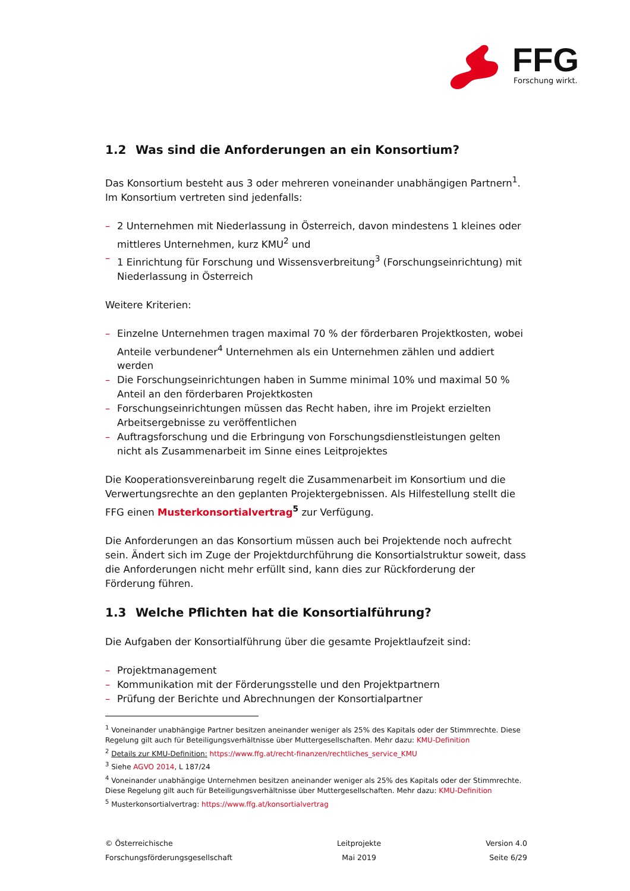FFG
Forschung wirkt.
1.2 Was sind die Anforderungen an ein Konsortium?
Das Konsortium besteht aus 3 oder mehreren voneinander unabhängigen Partnern<sup>1</sup>. Im Konsortium vertreten sind jedenfalls:
– 2 Unternehmen mit Niederlassung in Österreich, davon mindestens 1 kleines oder mittleres Unternehmen, kurz KMU<sup>2</sup> und
– 1 Einrichtung für Forschung und Wissensverbreitung<sup>3</sup> (Forschungseinrichtung) mit Niederlassung in Österreich
Weitere Kriterien:
– Einzelne Unternehmen tragen maximal 70 % der förderbaren Projektkosten, wobei Anteile verbundener<sup>4</sup> Unternehmen als ein Unternehmen zählen und addiert werden
– Die Forschungseinrichtungen haben in Summe minimal 10% und maximal 50 % Anteil an den förderbaren Projektkosten
– Forschungseinrichtungen müssen das Recht haben, ihre im Projekt erzielten Arbeitsergebnisse zu veröffentlichen
– Auftragsforschung und die Erbringung von Forschungsdienstleistungen gelten nicht als Zusammenarbeit im Sinne eines Leitprojektes
Die Kooperationsvereinbarung regelt die Zusammenarbeit im Konsortium und die Verwertungsrechte an den geplanten Projektergebnissen. Als Hilfestellung stellt die FFG einen Musterkonsortialvertrag<sup>5</sup> zur Verfügung.
Die Anforderungen an das Konsortium müssen auch bei Projektende noch aufrecht sein. Ändert sich im Zuge der Projektdurchführung die Konsortialstruktur soweit, dass die Anforderungen nicht mehr erfüllt sind, kann dies zur Rückforderung der Förderung führen.
1.3 Welche Pflichten hat die Konsortialführung?
Die Aufgaben der Konsortialführung über die gesamte Projektlaufzeit sind:
– Projektmanagement
– Kommunikation mit der Förderungsstelle und den Projektpartnern
– Prüfung der Berichte und Abrechnungen der Konsortialpartner
<sup>1</sup> Voneinander unabhängige Partner besitzen aneinander weniger als 25% des Kapitals oder der Stimmrechte. Diese Regelung gilt auch für Beteiligungsverhältnisse über Muttergesellschaften. Mehr dazu: KMU-Definition
<sup>2</sup> Details zur KMU-Definition: https://www.ffg.at/recht-finanzen/rechtliches_service_KMU
<sup>3</sup> Siehe AGVO 2014, L 187/24
<sup>4</sup> Voneinander unabhängige Unternehmen besitzen aneinander weniger als 25% des Kapitals oder der Stimmrechte. Diese Regelung gilt auch für Beteiligungsverhältnisse über Muttergesellschaften. Mehr dazu: KMU-Definition
<sup>5</sup> Musterkonsortialvertrag: https://www.ffg.at/konsortialvertrag
© Österreichische
Forschungsförderungsgesellschaft
Leitprojekte
Mai 2019
Version 4.0
Seite 6/29